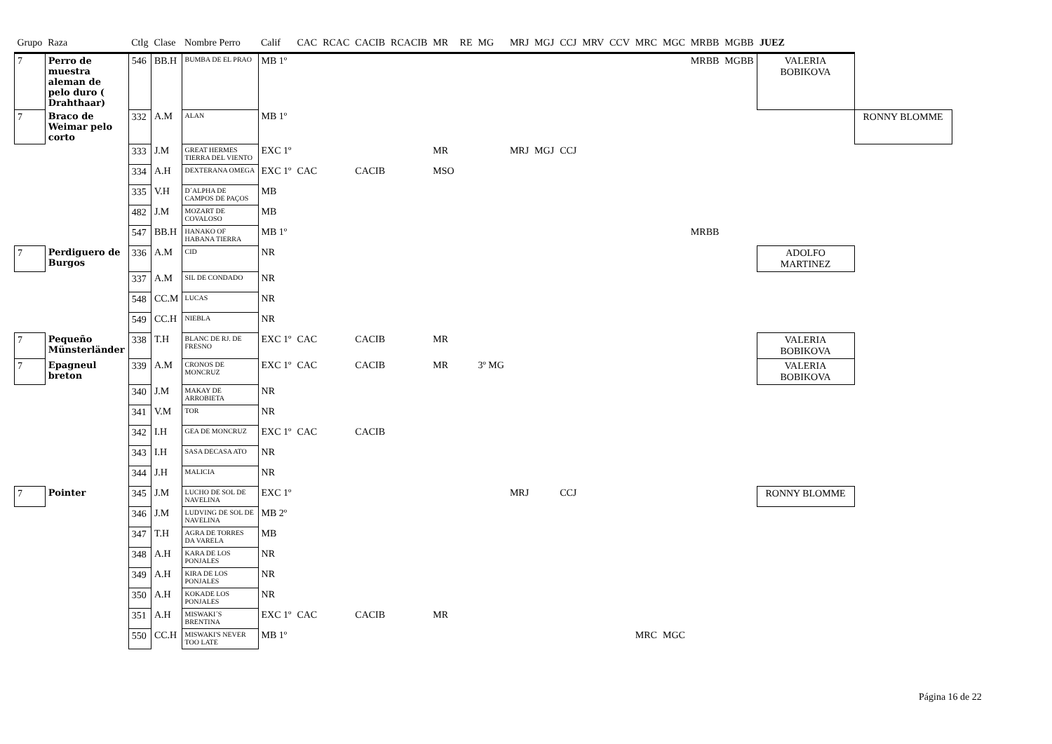| Grupo | Raza | Ctlg | Clase | Nombre Perro | Calif | CAC | RCAC | CACIB | RCACIB | MR | RE | MG | MRJ | MGJ | CCJ | MRV | CCV | MRC | MGC | MRBB | MGBB | JUEZ | |
| --- | --- | --- | --- | --- | --- | --- | --- | --- | --- | --- | --- | --- | --- | --- | --- | --- | --- | --- | --- | --- | --- | --- | --- |
| 7 | Perro de muestra aleman de pelo duro ( Drahthaar) | 546 | BB.H | BUMBA DE EL PRAO | MB 1º | | | | | | | | | | | | | | | MRBB | MGBB | VALERIA BOBIKOVA | |
| 7 | Braco de Weimar pelo corto | 332 | A.M | ALAN | MB 1º | | | | | | | | | | | | | | | | | | RONNY BLOMME |
| | | 333 | J.M | GREAT HERMES TIERRA DEL VIENTO | EXC 1º | | | | | MR | | | MRJ | MGJ | CCJ | | | | | | | | |
| | | 334 | A.H | DEXTERANA OMEGA | EXC 1º | CAC | | CACIB | | MSO | | | | | | | | | | | | | |
| | | 335 | V.H | D´ALPHA DE CAMPOS DE PAÇOS | MB | | | | | | | | | | | | | | | | | | |
| | | 482 | J.M | MOZART DE COVALOSO | MB | | | | | | | | | | | | | | | | | | |
| | | 547 | BB.H | HANAKO OF HABANA TIERRA | MB 1º | | | | | | | | | | | | | | | MRBB | | | |
| 7 | Perdiguero de Burgos | 336 | A.M | CID | NR | | | | | | | | | | | | | | | | | ADOLFO MARTINEZ | |
| | | 337 | A.M | SIL DE CONDADO | NR | | | | | | | | | | | | | | | | | | |
| | | 548 | CC.M | LUCAS | NR | | | | | | | | | | | | | | | | | | |
| | | 549 | CC.H | NIEBLA | NR | | | | | | | | | | | | | | | | | | |
| 7 | Pequeño Münsterländer | 338 | T.H | BLANC DE RJ. DE FRESNO | EXC 1º | CAC | | CACIB | | MR | | | | | | | | | | | | VALERIA BOBIKOVA | |
| 7 | Epagneul breton | 339 | A.M | CRONOS DE MONCRUZ | EXC 1º | CAC | | CACIB | | MR | | 3º MG | | | | | | | | | | VALERIA BOBIKOVA | |
| | | 340 | J.M | MAKAY DE ARROBIETA | NR | | | | | | | | | | | | | | | | | | |
| | | 341 | V.M | TOR | NR | | | | | | | | | | | | | | | | | | |
| | | 342 | I.H | GEA DE MONCRUZ | EXC 1º | CAC | | CACIB | | | | | | | | | | | | | | | |
| | | 343 | I.H | SASA DECASA ATO | NR | | | | | | | | | | | | | | | | | | |
| | | 344 | J.H | MALICIA | NR | | | | | | | | | | | | | | | | | | |
| 7 | Pointer | 345 | J.M | LUCHO DE SOL DE NAVELINA | EXC 1º | | | | | | | | MRJ | | CCJ | | | | | | | RONNY BLOMME | |
| | | 346 | J.M | LUDVING DE SOL DE NAVELINA | MB 2º | | | | | | | | | | | | | | | | | | |
| | | 347 | T.H | AGRA DE TORRES DA VARELA | MB | | | | | | | | | | | | | | | | | | |
| | | 348 | A.H | KARA DE LOS PONJALES | NR | | | | | | | | | | | | | | | | | | |
| | | 349 | A.H | KIRA DE LOS PONJALES | NR | | | | | | | | | | | | | | | | | | |
| | | 350 | A.H | KOKADE LOS PONJALES | NR | | | | | | | | | | | | | | | | | | |
| | | 351 | A.H | MISWAKI´S BRENTINA | EXC 1º | CAC | | CACIB | | MR | | | | | | | | | | | | | |
| | | 550 | CC.H | MISWAKI'S NEVER TOO LATE | MB 1º | | | | | | | | | | | | | MRC | MGC | | | | |
Página 16 de 22